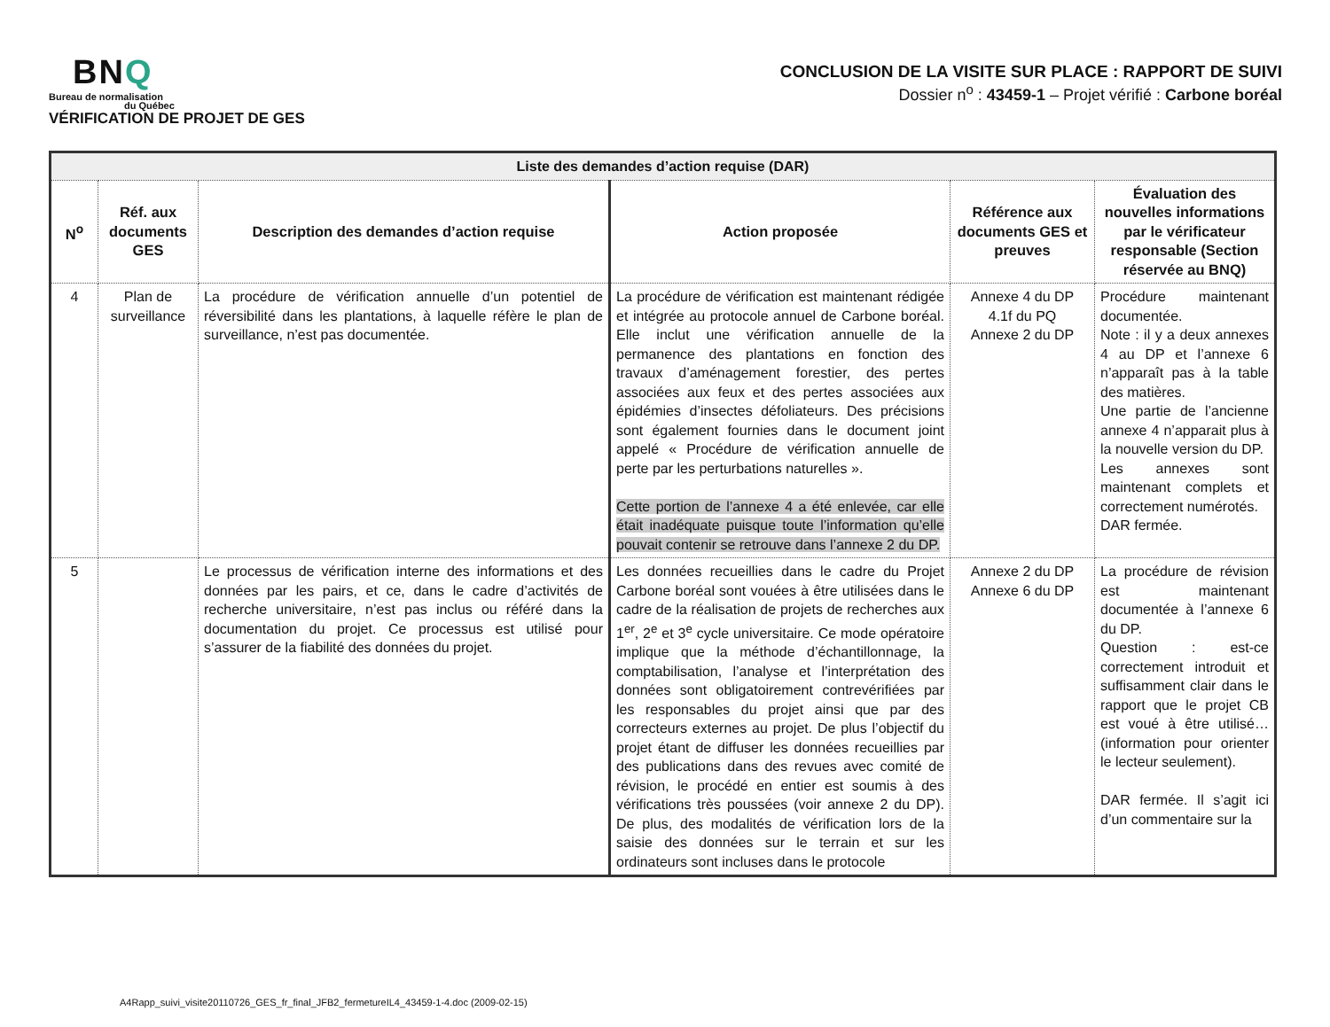BNQ
Bureau de normalisation
du Québec
VÉRIFICATION DE PROJET DE GES
CONCLUSION DE LA VISITE SUR PLACE : RAPPORT DE SUIVI
Dossier n<sup>o</sup> : 43459-1 – Projet vérifié : Carbone boréal
| Liste des demandes d’action requise (DAR) | | | | | |
| N<sup>o</sup> | Réf. aux documents GES | Description des demandes d’action requise | Action proposée | Référence aux documents GES et preuves | Évaluation des nouvelles informations par le vérificateur responsable (Section réservée au BNQ) |
| 4 | Plan de surveillance | La procédure de vérification annuelle d’un potentiel de réversibilité dans les plantations, à laquelle réfère le plan de surveillance, n’est pas documentée. | La procédure de vérification est maintenant rédigée et intégrée au protocole annuel de Carbone boréal. Elle inclut une vérification annuelle de la permanence des plantations en fonction des travaux d’aménagement forestier, des pertes associées aux feux et des pertes associées aux épidémies d’insectes défoliateurs. Des précisions sont également fournies dans le document joint appelé « Procédure de vérification annuelle de perte par les perturbations naturelles ». Cette portion de l’annexe 4 a été enlevée, car elle était inadéquate puisque toute l’information qu’elle pouvait contenir se retrouve dans l’annexe 2 du DP. | Annexe 4 du DP 4.1f du PQ Annexe 2 du DP | Procédure maintenant documentée. Note : il y a deux annexes 4 au DP et l’annexe 6 n’apparaît pas à la table des matières. Une partie de l’ancienne annexe 4 n’apparait plus à la nouvelle version du DP. Les annexes sont maintenant complets et correctement numérotés. DAR fermée. |
| 5 | | Le processus de vérification interne des informations et des données par les pairs, et ce, dans le cadre d’activités de recherche universitaire, n’est pas inclus ou référé dans la documentation du projet. Ce processus est utilisé pour s’assurer de la fiabilité des données du projet. | Les données recueillies dans le cadre du Projet Carbone boréal sont vouées à être utilisées dans le cadre de la réalisation de projets de recherches aux 1<sup>er</sup>, 2<sup>e</sup> et 3<sup>e</sup> cycle universitaire. Ce mode opératoire implique que la méthode d’échantillonnage, la comptabilisation, l’analyse et l’interprétation des données sont obligatoirement contrevérifiées par les responsables du projet ainsi que par des correcteurs externes au projet. De plus l’objectif du projet étant de diffuser les données recueillies par des publications dans des revues avec comité de révision, le procédé en entier est soumis à des vérifications très poussées (voir annexe 2 du DP). De plus, des modalités de vérification lors de la saisie des données sur le terrain et sur les ordinateurs sont incluses dans le protocole | Annexe 2 du DP Annexe 6 du DP | La procédure de révision est maintenant documentée à l’annexe 6 du DP. Question : est-ce correctement introduit et suffisamment clair dans le rapport que le projet CB est voué à être utilisé… (information pour orienter le lecteur seulement). DAR fermée. Il s’agit ici d’un commentaire sur la |
A4Rapp_suivi_visite20110726_GES_fr_final_JFB2_fermetureIL4_43459-1-4.doc (2009-02-15)